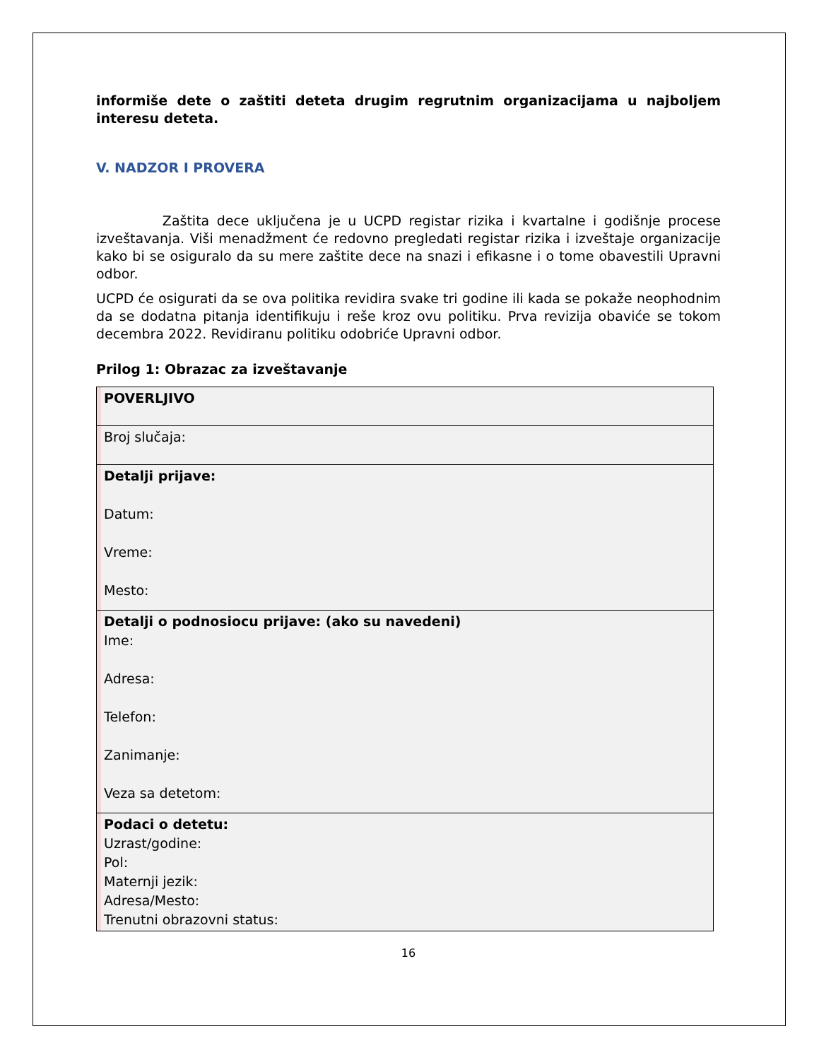informiše dete o zaštiti deteta drugim regrutnim organizacijama u najboljem interesu deteta.
V. NADZOR I PROVERA
Zaštita dece uključena je u UCPD registar rizika i kvartalne i godišnje procese izveštavanja. Viši menadžment će redovno pregledati registar rizika i izveštaje organizacije kako bi se osiguralo da su mere zaštite dece na snazi i efikasne i o tome obavestili Upravni odbor.
UCPD će osigurati da se ova politika revidira svake tri godine ili kada se pokaže neophodnim da se dodatna pitanja identifikuju i reše kroz ovu politiku. Prva revizija obaviće se tokom decembra 2022. Revidiranu politiku odobriće Upravni odbor.
Prilog 1: Obrazac za izveštavanje
| POVERLJIVO |
| Broj slučaja: |
| Detalji prijave: Datum: Vreme: Mesto: |
| Detalji o podnosiocu prijave: (ako su navedeni) Ime: Adresa: Telefon: Zanimanje: Veza sa detetom: |
| Podaci o detetu: Uzrast/godine: Pol: Maternji jezik: Adresa/Mesto: Trenutni obrazovni status: |
16